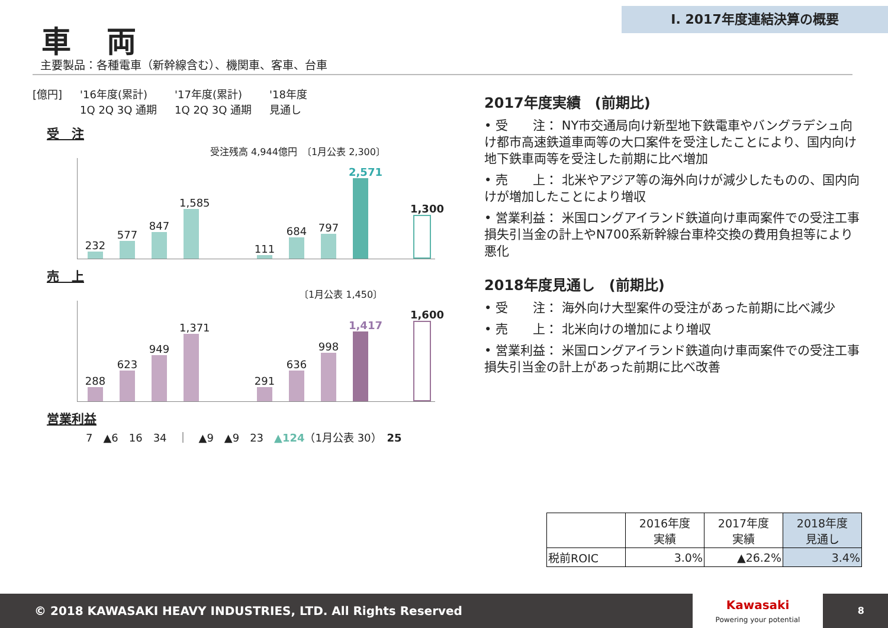Ⅰ. 2017年度連結決算の概要
車両
主要製品：各種電車（新幹線含む）、機関車、客車、台車
[億円] '16年度(累計)
1Q 2Q 3Q 通期 '17年度(累計)
1Q 2Q 3Q 通期 '18年度
見通し
受　注
受注残高 4,944億円　〔1月公表 2,300〕
232
577
847
1,585
111
684
797
2,571
1,300
売　上
〔1月公表 1,450〕
288
623
949
1,371
291
636
998
1,417
1,600
営業利益
7　▲6　16　34　｜　▲9　▲9　23　▲124（1月公表 30）　25
2017年度実績　(前期比)
• 受　　注： NY市交通局向け新型地下鉄電車やバングラデシュ向け都市高速鉄道車両等の大口案件を受注したことにより、国内向け地下鉄車両等を受注した前期に比べ増加
• 売　　上： 北米やアジア等の海外向けが減少したものの、国内向けが増加したことにより増収
• 営業利益： 米国ロングアイランド鉄道向け車両案件での受注工事損失引当金の計上やN700系新幹線台車枠交換の費用負担等により悪化
2018年度見通し　(前期比)
• 受　　注： 海外向け大型案件の受注があった前期に比べ減少
• 売　　上： 北米向けの増加により増収
• 営業利益： 米国ロングアイランド鉄道向け車両案件での受注工事損失引当金の計上があった前期に比べ改善
| | 2016年度 実績 | 2017年度 実績 | 2018年度 見通し |
| 税前ROIC | 3.0% | ▲26.2% | 3.4% |
© 2018 KAWASAKI HEAVY INDUSTRIES, LTD. All Rights Reserved 8
Kawasaki
Powering your potential